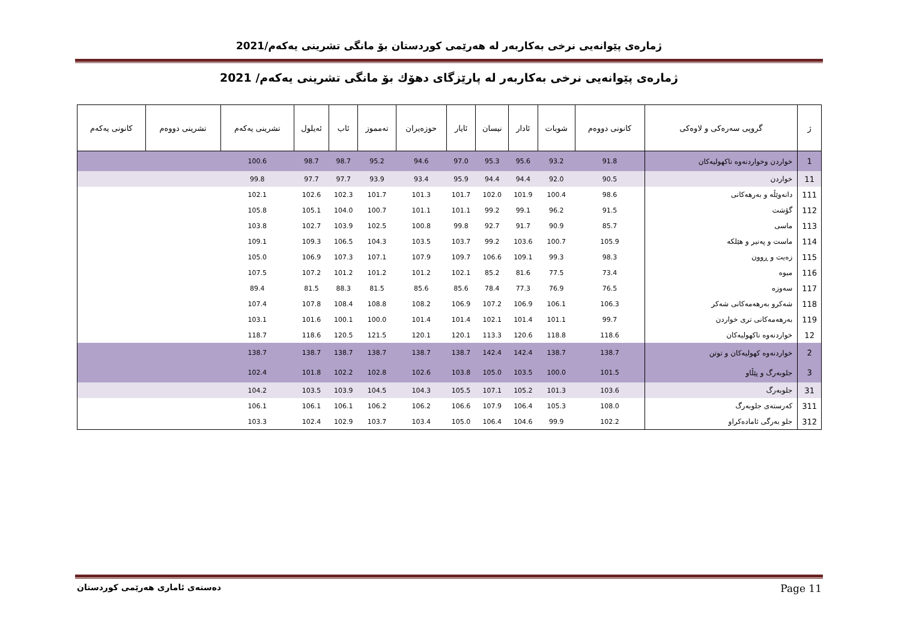ژمارەی پێوانەیی نرخی بەکاربەر لە هەرێمی کوردستان بۆ مانگی تشرینی یەکەم/2021
ژمارەی پێوانەیی نرخی بەکاربەر لە پارێزگای دهۆك بۆ مانگی تشرینی یەکەم/ 2021
| ژ | گروپی سەرەکی و لاوەکی | کانونی دووەم | شوبات | ئادار | نیسان | ئایار | حوزەیران | تەمموز | ئاب | ئەیلول | تشرینی یەکەم | تشرینی دووەم | کانونی یەکەم |
| --- | --- | --- | --- | --- | --- | --- | --- | --- | --- | --- | --- | --- | --- |
| 1 | خواردن وخواردنەوە ناکهولیەکان | 91.8 | 93.2 | 95.6 | 95.3 | 97.0 | 94.6 | 95.2 | 98.7 | 98.7 | 100.6 | | |
| 11 | خواردن | 90.5 | 92.0 | 94.4 | 94.4 | 95.9 | 93.4 | 93.9 | 97.7 | 97.7 | 99.8 | | |
| 111 | دانەوێڵە و بەرهەکانی | 98.6 | 100.4 | 101.9 | 102.0 | 101.7 | 101.3 | 101.7 | 102.3 | 102.6 | 102.1 | | |
| 112 | گۆشت | 91.5 | 96.2 | 99.1 | 99.2 | 101.1 | 101.1 | 100.7 | 104.0 | 105.1 | 105.8 | | |
| 113 | ماسی | 85.7 | 90.9 | 91.7 | 92.7 | 99.8 | 100.8 | 102.5 | 103.9 | 102.7 | 103.8 | | |
| 114 | ماست و پەنیر و هێلکە | 105.9 | 100.7 | 103.6 | 99.2 | 103.7 | 103.5 | 104.3 | 106.5 | 109.3 | 109.1 | | |
| 115 | زەیت و ڕوون | 98.3 | 99.3 | 109.1 | 106.6 | 109.7 | 107.9 | 107.1 | 107.3 | 106.9 | 105.0 | | |
| 116 | میوە | 73.4 | 77.5 | 81.6 | 85.2 | 102.1 | 101.2 | 101.2 | 101.2 | 107.2 | 107.5 | | |
| 117 | سەوزە | 76.5 | 76.9 | 77.3 | 78.4 | 85.6 | 85.6 | 81.5 | 88.3 | 81.5 | 89.4 | | |
| 118 | شەکرو بەرهەمەکانی شەکر | 106.3 | 106.1 | 106.9 | 107.2 | 106.9 | 108.2 | 108.8 | 108.4 | 107.8 | 107.4 | | |
| 119 | بەرهەمەکانی تری خواردن | 99.7 | 101.1 | 101.4 | 102.1 | 101.4 | 101.4 | 100.0 | 100.1 | 101.6 | 103.1 | | |
| 12 | خواردنەوە ناکهولیەکان | 118.6 | 118.8 | 120.6 | 113.3 | 120.1 | 120.1 | 121.5 | 120.5 | 118.6 | 118.7 | | |
| 2 | خواردنەوە کهولیەکان و توتن | 138.7 | 138.7 | 142.4 | 142.4 | 138.7 | 138.7 | 138.7 | 138.7 | 138.7 | 138.7 | | |
| 3 | جلوبەرگ و پێڵاو | 101.5 | 100.0 | 103.5 | 105.0 | 103.8 | 102.6 | 102.8 | 102.2 | 101.8 | 102.4 | | |
| 31 | جلوبەرگ | 103.6 | 101.3 | 105.2 | 107.1 | 105.5 | 104.3 | 104.5 | 103.9 | 103.5 | 104.2 | | |
| 311 | کەرستەی جلوبەرگ | 108.0 | 105.3 | 106.4 | 107.9 | 106.6 | 106.2 | 106.2 | 106.1 | 106.1 | 106.1 | | |
| 312 | جلو بەرگی ئامادەکراو | 102.2 | 99.9 | 104.6 | 106.4 | 105.0 | 103.4 | 103.7 | 102.9 | 102.4 | 103.3 | | |
Page 11 دەستەی ئاماری هەرێمی کوردستان